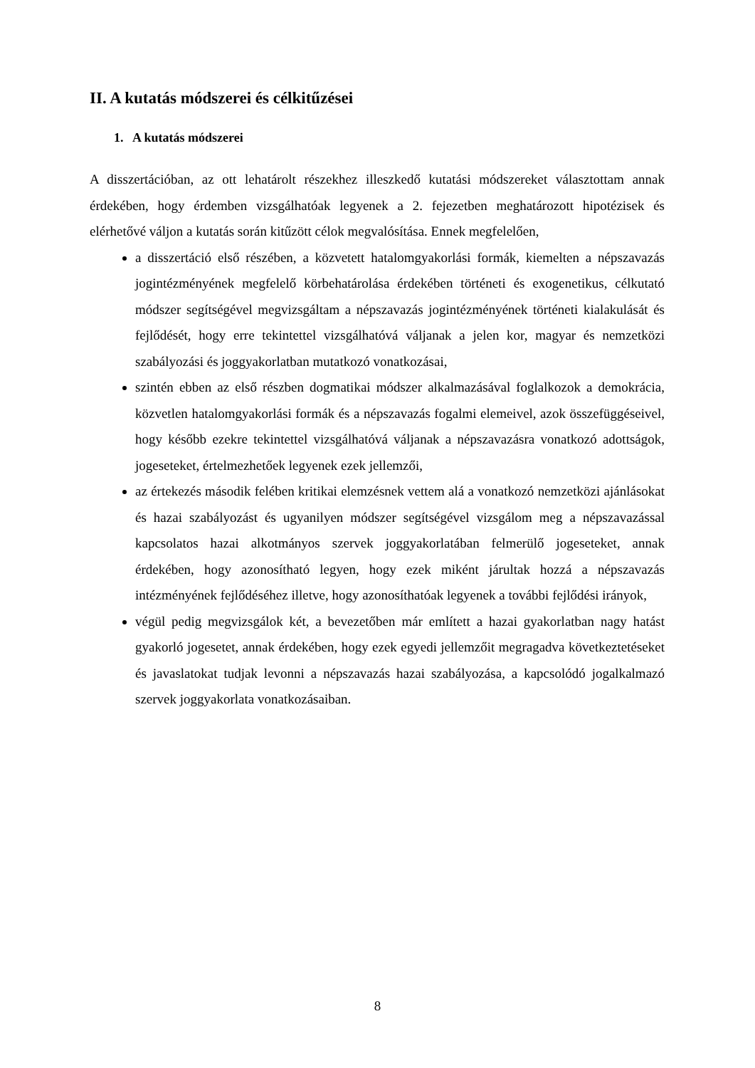II. A kutatás módszerei és célkitűzései
1. A kutatás módszerei
A disszertációban, az ott lehatárolt részekhez illeszkedő kutatási módszereket választottam annak érdekében, hogy érdemben vizsgálhatóak legyenek a 2. fejezetben meghatározott hipotézisek és elérhetővé váljon a kutatás során kitűzött célok megvalósítása. Ennek megfelelően,
a disszertáció első részében, a közvetett hatalomgyakorlási formák, kiemelten a népszavazás jogintézményének megfelelő körbehatárolása érdekében történeti és exogenetikus, célkutató módszer segítségével megvizsgáltam a népszavazás jogintézményének történeti kialakulását és fejlődését, hogy erre tekintettel vizsgálhatóvá váljanak a jelen kor, magyar és nemzetközi szabályozási és joggyakorlatban mutatkozó vonatkozásai,
szintén ebben az első részben dogmatikai módszer alkalmazásával foglalkozok a demokrácia, közvetlen hatalomgyakorlási formák és a népszavazás fogalmi elemeivel, azok összefüggéseivel, hogy később ezekre tekintettel vizsgálhatóvá váljanak a népszavazásra vonatkozó adottságok, jogeseteket, értelmezhetőek legyenek ezek jellemzői,
az értekezés második felében kritikai elemzésnek vettem alá a vonatkozó nemzetközi ajánlásokat és hazai szabályozást és ugyanilyen módszer segítségével vizsgálom meg a népszavazással kapcsolatos hazai alkotmányos szervek joggyakorlatában felmerülő jogeseteket, annak érdekében, hogy azonosítható legyen, hogy ezek miként járultak hozzá a népszavazás intézményének fejlődéséhez illetve, hogy azonosíthatóak legyenek a további fejlődési irányok,
végül pedig megvizsgálok két, a bevezetőben már említett a hazai gyakorlatban nagy hatást gyakorló jogesetet, annak érdekében, hogy ezek egyedi jellemzőit megragadva következtetéseket és javaslatokat tudjak levonni a népszavazás hazai szabályozása, a kapcsolódó jogalkalmazó szervek joggyakorlata vonatkozásaiban.
8